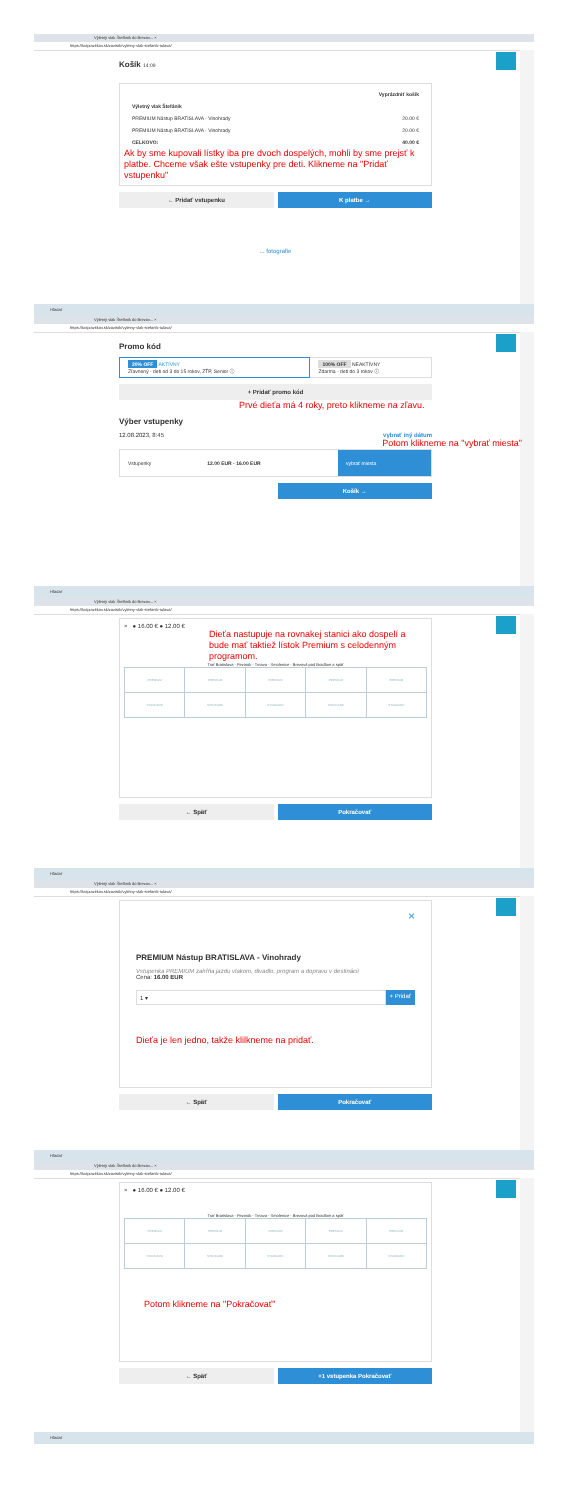Výletný vlak Štefánik do Brezov... ×
https://krajzazitkov.sk/zazitok/vyletny-vlak-stefanik-tulava/
Košík 14:09
| | Vyprázdniť košík |
| Výletný vlak Štefánik | |
| PREMIUM Nástup BRATISLAVA - Vinohrady | 20.00 € |
| PREMIUM Nástup BRATISLAVA - Vinohrady | 20.00 € |
| CELKOVO: | 40.00 € |
Ak by sme kupovali lístky iba pre dvoch dospelých, mohli by sme prejsť k platbe. Chceme však ešte vstupenky pre deti. Klikneme na "Pridať vstupenku"
← Pridať vstupenku K platbe →
... fotografie
Hľadať
Výletný vlak Štefánik do Brezov... ×
https://krajzazitkov.sk/zazitok/vyletny-vlak-stefanik-tulava/
Promo kód
| 20% OFF AKTÍVNY Zľavnený - deti od 3 do 15 rokov, ZŤP, Senior ⓘ | 100% OFF NEAKTÍVNY Zdarma - deti do 3 rokov ⓘ |
+ Pridať promo kód
Prvé dieťa má 4 roky, preto klikneme na zľavu.
Výber vstupenky
12.08.2023, 8:45 vybrať iný dátum
Potom klikneme na "vybrať miesta"
| Vstupenky | 12.00 EUR - 16.00 EUR | vybrať miesta |
Košík →
Hľadať
Výletný vlak Štefánik do Brezov... ×
https://krajzazitkov.sk/zazitok/vyletny-vlak-stefanik-tulava/
× ● 16.00 € ● 12.00 €
Dieťa nastupuje na rovnakej stanici ako dospelí a bude mať taktiež lístok Premium s celodenným programom.
Trať Bratislava - Pezinok - Trnava - Smolenice - Brezová pod Bradlom a späť
| PREMIUM | PREMIUM | PREMIUM | PREMIUM | PREMIUM |
| STANDARD | STANDARD | STANDARD | STANDARD | STANDARD |
← Späť Pokračovať
Hľadať
Výletný vlak Štefánik do Brezov... ×
https://krajzazitkov.sk/zazitok/vyletny-vlak-stefanik-tulava/
×
PREMIUM Nástup BRATISLAVA - Vinohrady
Vstupenka PREMIUM zahŕňa jazdu vlakom, divadlo, program a dopravu v destinácii
Cena: 16.00 EUR
1 ▾ + Pridať
Dieťa je len jedno, takže klilkneme na pridať.
← Späť Pokračovať
Hľadať
Výletný vlak Štefánik do Brezov... ×
https://krajzazitkov.sk/zazitok/vyletny-vlak-stefanik-tulava/
× ● 16.00 € ● 12.00 €
Trať Bratislava - Pezinok - Trnava - Smolenice - Brezová pod Bradlom a späť
| PREMIUM | PREMIUM | PREMIUM | PREMIUM | PREMIUM |
| STANDARD | STANDARD | STANDARD | STANDARD | STANDARD |
Potom klikneme na "Pokračovať"
← Späť +1 vstupenka Pokračovať
Hľadať